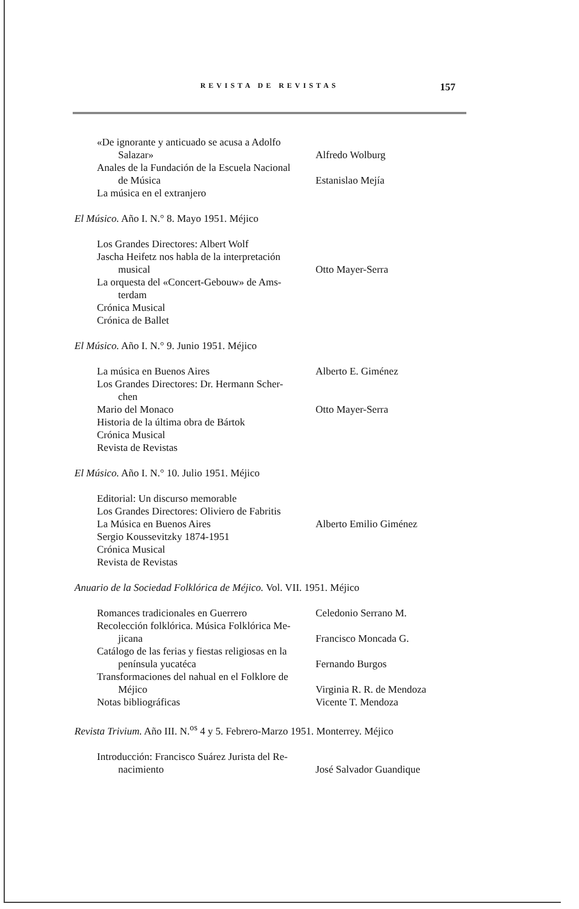REVISTA DE REVISTAS
157
«De ignorante y anticuado se acusa a Adolfo
Salazar»
Alfredo Wolburg
Anales de la Fundación de la Escuela Nacional
de Música
Estanislao Mejía
La música en el extranjero
El Músico. Año I. N.° 8. Mayo 1951. Méjico
Los Grandes Directores: Albert Wolf
Jascha Heifetz nos habla de la interpretación
musical
Otto Mayer-Serra
La orquesta del «Concert-Gebouw» de Ams-
terdam
Crónica Musical
Crónica de Ballet
El Músico. Año I. N.° 9. Junio 1951. Méjico
La música en Buenos Aires
Alberto E. Giménez
Los Grandes Directores: Dr. Hermann Scher-
chen
Mario del Monaco
Otto Mayer-Serra
Historia de la última obra de Bártok
Crónica Musical
Revista de Revistas
El Músico. Año I. N.° 10. Julio 1951. Méjico
Editorial: Un discurso memorable
Los Grandes Directores: Oliviero de Fabritis
La Música en Buenos Aires
Alberto Emilio Giménez
Sergio Koussevitzky 1874-1951
Crónica Musical
Revista de Revistas
Anuario de la Sociedad Folklórica de Méjico. Vol. VII. 1951. Méjico
Romances tradicionales en Guerrero
Celedonio Serrano M.
Recolección folklórica. Música Folklórica Me-
jicana
Francisco Moncada G.
Catálogo de las ferias y fiestas religiosas en la
península yucatéca
Fernando Burgos
Transformaciones del nahual en el Folklore de
Méjico
Virginia R. R. de Mendoza
Notas bibliográficas
Vicente T. Mendoza
Revista Trivium. Año III. N.<sup>os</sup> 4 y 5. Febrero-Marzo 1951. Monterrey. Méjico
Introducción: Francisco Suárez Jurista del Re-
nacimiento
José Salvador Guandique